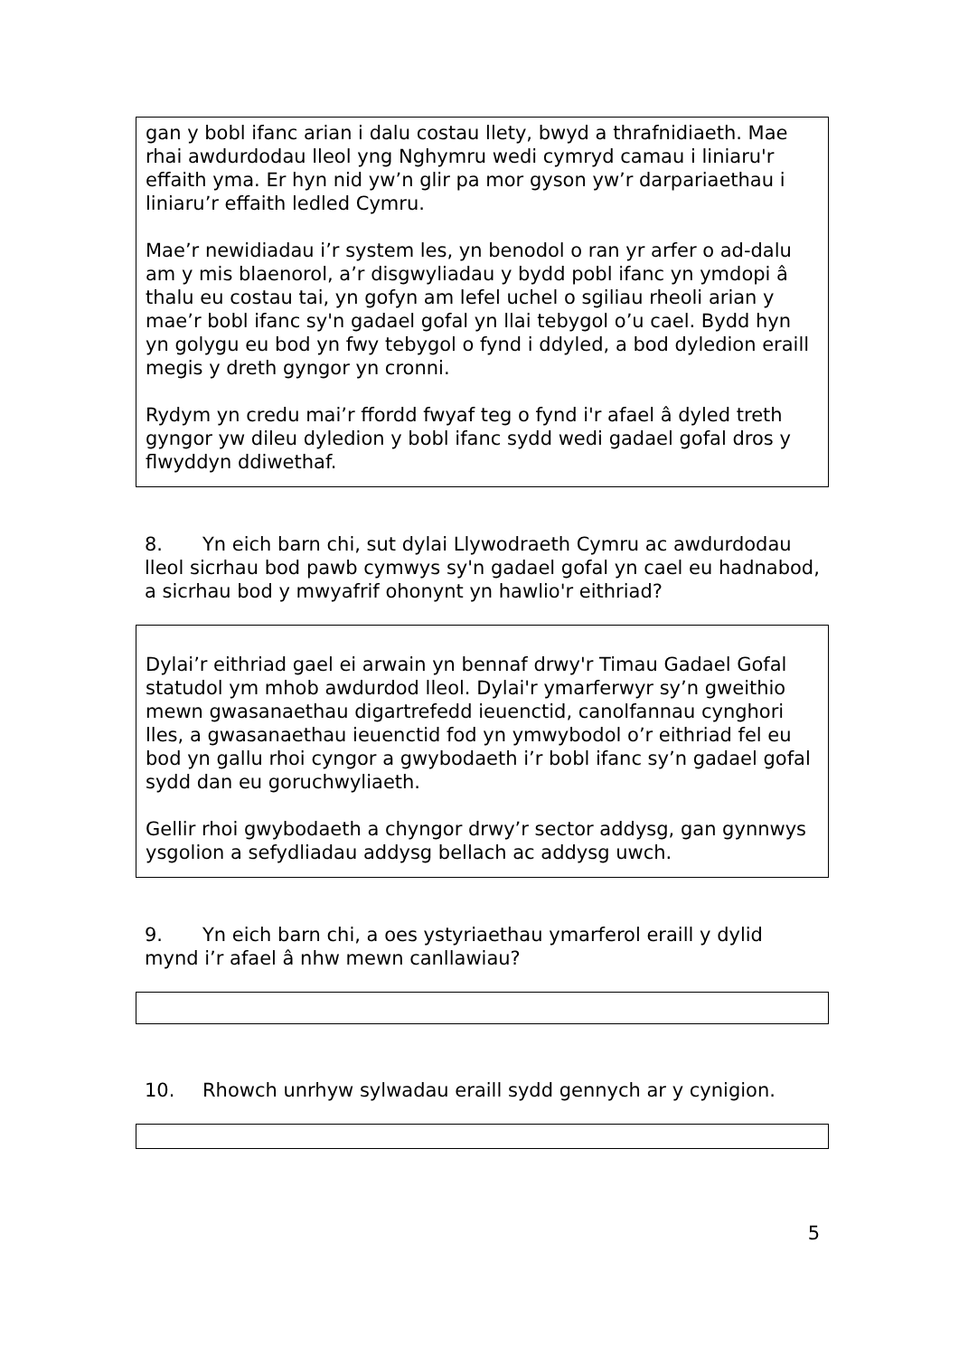gan y bobl ifanc arian i dalu costau llety, bwyd a thrafnidiaeth. Mae rhai awdurdodau lleol yng Nghymru wedi cymryd camau i liniaru'r effaith yma. Er hyn nid yw’n glir pa mor gyson yw’r darpariaethau i liniaru’r effaith ledled Cymru.
Mae’r newidiadau i’r system les, yn benodol o ran yr arfer o ad-dalu am y mis blaenorol, a’r disgwyliadau y bydd pobl ifanc yn ymdopi â thalu eu costau tai, yn gofyn am lefel uchel o sgiliau rheoli arian y mae’r bobl ifanc sy'n gadael gofal yn llai tebygol o’u cael. Bydd hyn yn golygu eu bod yn fwy tebygol o fynd i ddyled, a bod dyledion eraill megis y dreth gyngor yn cronni.
Rydym yn credu mai’r ffordd fwyaf teg o fynd i'r afael â dyled treth gyngor yw dileu dyledion y bobl ifanc sydd wedi gadael gofal dros y flwyddyn ddiwethaf.
8. Yn eich barn chi, sut dylai Llywodraeth Cymru ac awdurdodau lleol sicrhau bod pawb cymwys sy'n gadael gofal yn cael eu hadnabod, a sicrhau bod y mwyafrif ohonynt yn hawlio'r eithriad?
Dylai’r eithriad gael ei arwain yn bennaf drwy'r Timau Gadael Gofal statudol ym mhob awdurdod lleol. Dylai'r ymarferwyr sy’n gweithio mewn gwasanaethau digartrefedd ieuenctid, canolfannau cynghori lles, a gwasanaethau ieuenctid fod yn ymwybodol o’r eithriad fel eu bod yn gallu rhoi cyngor a gwybodaeth i’r bobl ifanc sy’n gadael gofal sydd dan eu goruchwyliaeth.
Gellir rhoi gwybodaeth a chyngor drwy’r sector addysg, gan gynnwys ysgolion a sefydliadau addysg bellach ac addysg uwch.
9. Yn eich barn chi, a oes ystyriaethau ymarferol eraill y dylid mynd i’r afael â nhw mewn canllawiau?
10. Rhowch unrhyw sylwadau eraill sydd gennych ar y cynigion.
5